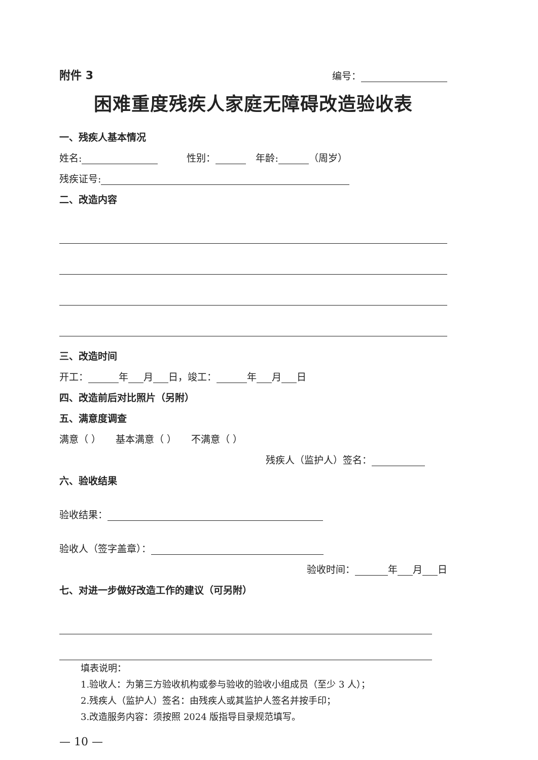附件 3 编号：
困难重度残疾人家庭无障碍改造验收表
一、残疾人基本情况
姓名:　　　性别：　年龄: （周岁）
残疾证号:
二、改造内容
三、改造时间
开工： 年 月 日，竣工： 年 月 日
四、改造前后对比照片（另附）
五、满意度调查
满意（ ）　　基本满意（ ）　　不满意（ ）
残疾人（监护人）签名：
六、验收结果
验收结果：
验收人（签字盖章）：
验收时间： 年 月 日
七、对进一步做好改造工作的建议（可另附）
填表说明：
1.验收人：为第三方验收机构或参与验收的验收小组成员（至少 3 人）；
2.残疾人（监护人）签名：由残疾人或其监护人签名并按手印；
3.改造服务内容：须按照 2024 版指导目录规范填写。
— 10 —